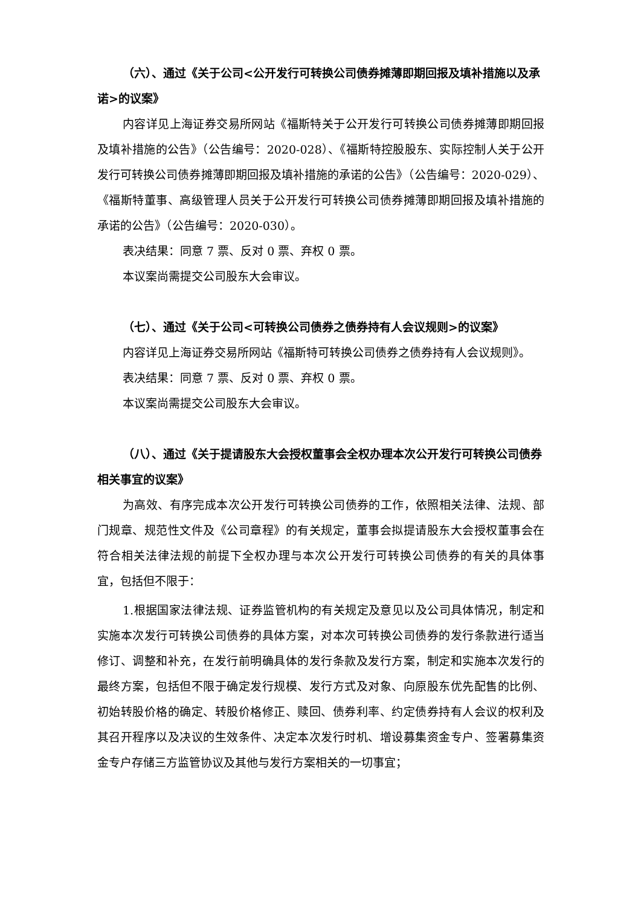（六）、通过《关于公司<公开发行可转换公司债券摊薄即期回报及填补措施以及承诺>的议案》
内容详见上海证券交易所网站《福斯特关于公开发行可转换公司债券摊薄即期回报及填补措施的公告》（公告编号：2020-028）、《福斯特控股股东、实际控制人关于公开发行可转换公司债券摊薄即期回报及填补措施的承诺的公告》（公告编号：2020-029）、《福斯特董事、高级管理人员关于公开发行可转换公司债券摊薄即期回报及填补措施的承诺的公告》（公告编号：2020-030）。
表决结果：同意 7 票、反对 0 票、弃权 0 票。
本议案尚需提交公司股东大会审议。
（七）、通过《关于公司<可转换公司债券之债券持有人会议规则>的议案》
内容详见上海证券交易所网站《福斯特可转换公司债券之债券持有人会议规则》。
表决结果：同意 7 票、反对 0 票、弃权 0 票。
本议案尚需提交公司股东大会审议。
（八）、通过《关于提请股东大会授权董事会全权办理本次公开发行可转换公司债券相关事宜的议案》
为高效、有序完成本次公开发行可转换公司债券的工作，依照相关法律、法规、部门规章、规范性文件及《公司章程》的有关规定，董事会拟提请股东大会授权董事会在符合相关法律法规的前提下全权办理与本次公开发行可转换公司债券的有关的具体事宜，包括但不限于：
1.根据国家法律法规、证券监管机构的有关规定及意见以及公司具体情况，制定和实施本次发行可转换公司债券的具体方案，对本次可转换公司债券的发行条款进行适当修订、调整和补充，在发行前明确具体的发行条款及发行方案，制定和实施本次发行的最终方案，包括但不限于确定发行规模、发行方式及对象、向原股东优先配售的比例、初始转股价格的确定、转股价格修正、赎回、债券利率、约定债券持有人会议的权利及其召开程序以及决议的生效条件、决定本次发行时机、增设募集资金专户、签署募集资金专户存储三方监管协议及其他与发行方案相关的一切事宜；